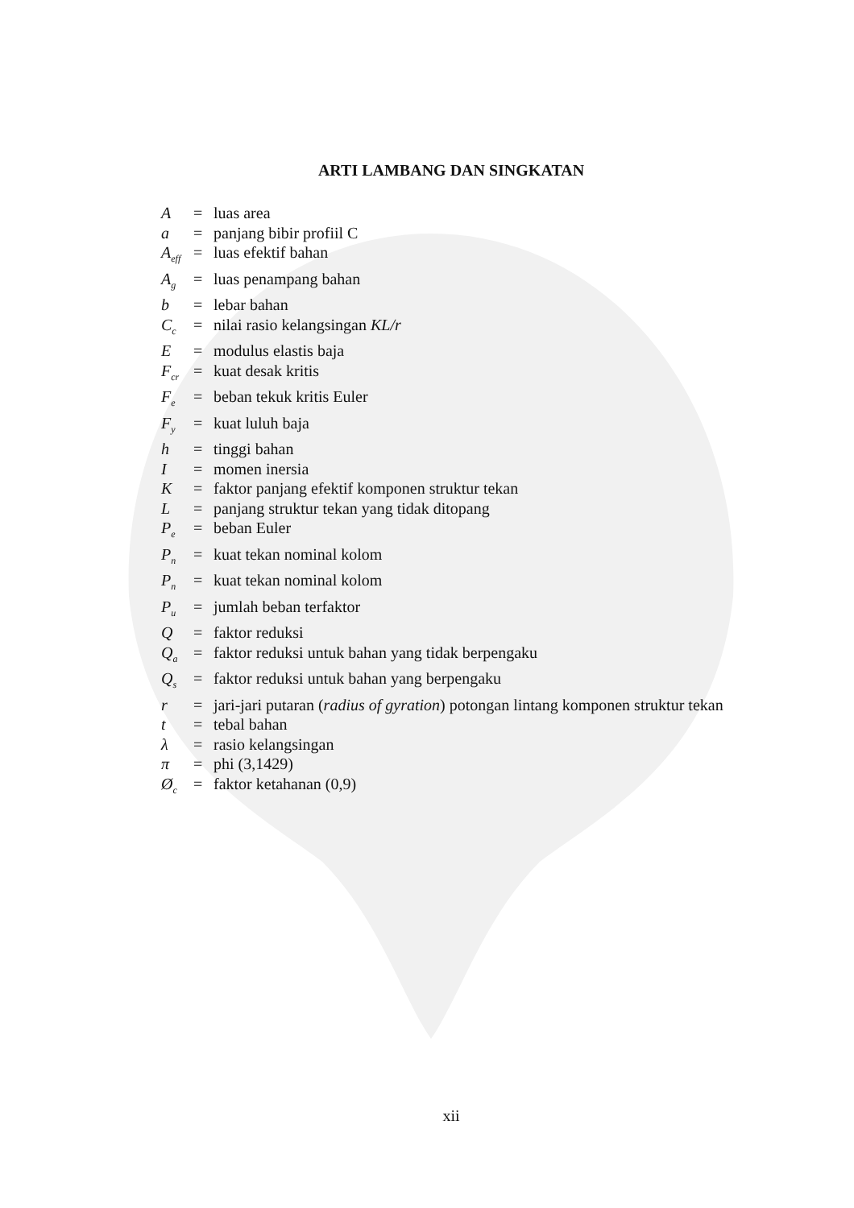ARTI LAMBANG DAN SINGKATAN
A = luas area
a = panjang bibir profiil C
A<sub>eff</sub> = luas efektif bahan
A<sub>g</sub> = luas penampang bahan
b = lebar bahan
C<sub>c</sub> = nilai rasio kelangsingan KL/r
E = modulus elastis baja
F<sub>cr</sub> = kuat desak kritis
F<sub>e</sub> = beban tekuk kritis Euler
F<sub>y</sub> = kuat luluh baja
h = tinggi bahan
I = momen inersia
K = faktor panjang efektif komponen struktur tekan
L = panjang struktur tekan yang tidak ditopang
P<sub>e</sub> = beban Euler
P<sub>n</sub> = kuat tekan nominal kolom
P<sub>n</sub> = kuat tekan nominal kolom
P<sub>u</sub> = jumlah beban terfaktor
Q = faktor reduksi
Q<sub>a</sub> = faktor reduksi untuk bahan yang tidak berpengaku
Q<sub>s</sub> = faktor reduksi untuk bahan yang berpengaku
r = jari-jari putaran (radius of gyration) potongan lintang komponen struktur tekan
t = tebal bahan
λ = rasio kelangsingan
π = phi (3,1429)
Ø<sub>c</sub> = faktor ketahanan (0,9)
xii